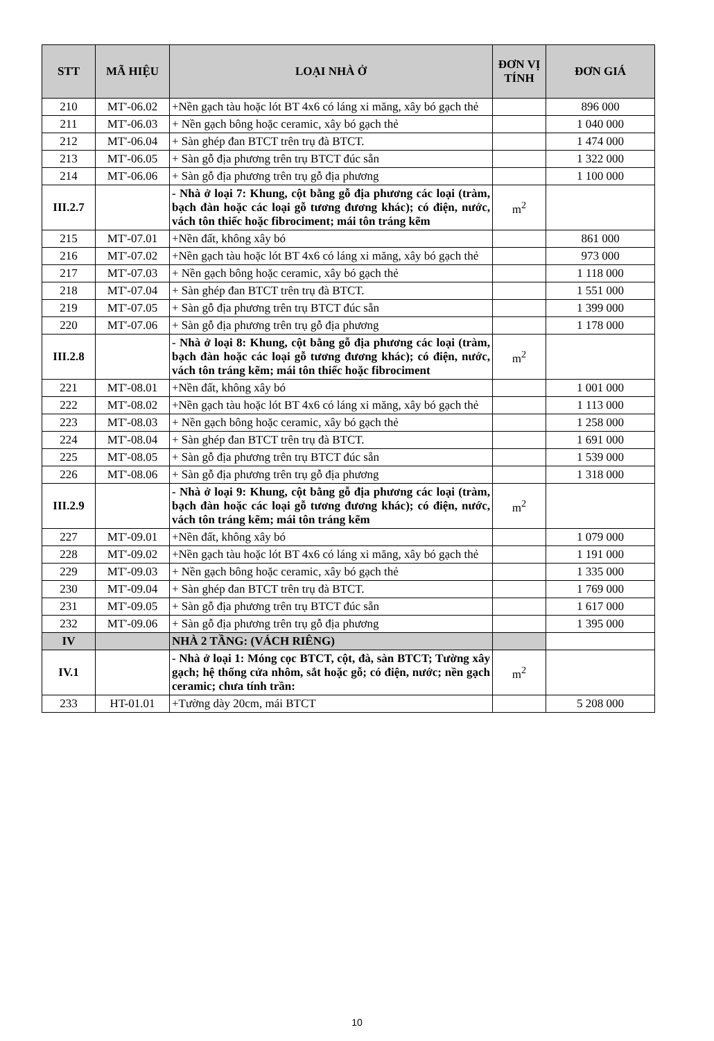| STT | MÃ HIỆU | LOẠI NHÀ Ở | ĐƠN VỊ TÍNH | ĐƠN GIÁ |
| --- | --- | --- | --- | --- |
| 210 | MT'-06.02 | +Nền gạch tàu hoặc lót BT 4x6 có láng xi măng, xây bó gạch thẻ | | 896 000 |
| 211 | MT'-06.03 | + Nền gạch bông hoặc ceramic, xây bó gạch thẻ | | 1 040 000 |
| 212 | MT'-06.04 | + Sàn ghép đan BTCT trên trụ đà BTCT. | | 1 474 000 |
| 213 | MT'-06.05 | + Sàn gỗ địa phương trên trụ BTCT đúc sẵn | | 1 322 000 |
| 214 | MT'-06.06 | + Sàn gỗ địa phương trên trụ gỗ địa phương | | 1 100 000 |
| III.2.7 | | - Nhà ở loại 7: Khung, cột bằng gỗ địa phương các loại (tràm, bạch đàn hoặc các loại gỗ tương đương khác); có điện, nước, vách tôn thiếc hoặc fibrociment; mái tôn tráng kẽm | m<sup>2</sup> | |
| 215 | MT'-07.01 | +Nền đất, không xây bó | | 861 000 |
| 216 | MT'-07.02 | +Nền gạch tàu hoặc lót BT 4x6 có láng xi măng, xây bó gạch thẻ | | 973 000 |
| 217 | MT'-07.03 | + Nền gạch bông hoặc ceramic, xây bó gạch thẻ | | 1 118 000 |
| 218 | MT'-07.04 | + Sàn ghép đan BTCT trên trụ đà BTCT. | | 1 551 000 |
| 219 | MT'-07.05 | + Sàn gỗ địa phương trên trụ BTCT đúc sẵn | | 1 399 000 |
| 220 | MT'-07.06 | + Sàn gỗ địa phương trên trụ gỗ địa phương | | 1 178 000 |
| III.2.8 | | - Nhà ở loại 8: Khung, cột bằng gỗ địa phương các loại (tràm, bạch đàn hoặc các loại gỗ tương đương khác); có điện, nước, vách tôn tráng kẽm; mái tôn thiếc hoặc fibrociment | m<sup>2</sup> | |
| 221 | MT'-08.01 | +Nền đất, không xây bó | | 1 001 000 |
| 222 | MT'-08.02 | +Nền gạch tàu hoặc lót BT 4x6 có láng xi măng, xây bó gạch thẻ | | 1 113 000 |
| 223 | MT'-08.03 | + Nền gạch bông hoặc ceramic, xây bó gạch thẻ | | 1 258 000 |
| 224 | MT'-08.04 | + Sàn ghép đan BTCT trên trụ đà BTCT. | | 1 691 000 |
| 225 | MT'-08.05 | + Sàn gỗ địa phương trên trụ BTCT đúc sẵn | | 1 539 000 |
| 226 | MT'-08.06 | + Sàn gỗ địa phương trên trụ gỗ địa phương | | 1 318 000 |
| III.2.9 | | - Nhà ở loại 9: Khung, cột bằng gỗ địa phương các loại (tràm, bạch đàn hoặc các loại gỗ tương đương khác); có điện, nước, vách tôn tráng kẽm; mái tôn tráng kẽm | m<sup>2</sup> | |
| 227 | MT'-09.01 | +Nền đất, không xây bó | | 1 079 000 |
| 228 | MT'-09.02 | +Nền gạch tàu hoặc lót BT 4x6 có láng xi măng, xây bó gạch thẻ | | 1 191 000 |
| 229 | MT'-09.03 | + Nền gạch bông hoặc ceramic, xây bó gạch thẻ | | 1 335 000 |
| 230 | MT'-09.04 | + Sàn ghép đan BTCT trên trụ đà BTCT. | | 1 769 000 |
| 231 | MT'-09.05 | + Sàn gỗ địa phương trên trụ BTCT đúc sẵn | | 1 617 000 |
| 232 | MT'-09.06 | + Sàn gỗ địa phương trên trụ gỗ địa phương | | 1 395 000 |
| IV | | NHÀ 2 TẦNG: (VÁCH RIÊNG) | | |
| IV.1 | | - Nhà ở loại 1: Móng cọc BTCT, cột, đà, sàn BTCT; Tường xây gạch; hệ thống cửa nhôm, sắt hoặc gỗ; có điện, nước; nền gạch ceramic; chưa tính trần: | m<sup>2</sup> | |
| 233 | HT-01.01 | +Tường dày 20cm, mái BTCT | | 5 208 000 |
10